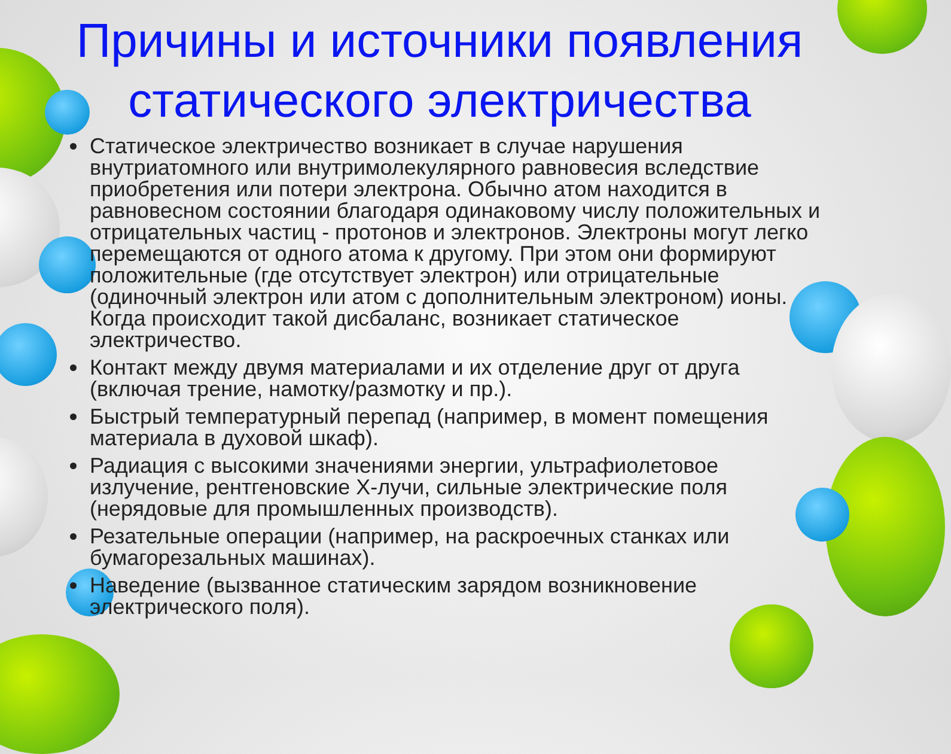Причины и источники появления статического электричества
Статическое электричество возникает в случае нарушения внутриатомного или внутримолекулярного равновесия вследствие приобретения или потери электрона. Обычно атом находится в равновесном состоянии благодаря одинаковому числу положительных и отрицательных частиц - протонов и электронов. Электроны могут легко перемещаются от одного атома к другому. При этом они формируют положительные (где отсутствует электрон) или отрицательные (одиночный электрон или атом с дополнительным электроном) ионы. Когда происходит такой дисбаланс, возникает статическое электричество.
Контакт между двумя материалами и их отделение друг от друга (включая трение, намотку/размотку и пр.).
Быстрый температурный перепад (например, в момент помещения материала в духовой шкаф).
Радиация с высокими значениями энергии, ультрафиолетовое излучение, рентгеновские X-лучи, сильные электрические поля (нерядовые для промышленных производств).
Резательные операции (например, на раскроечных станках или бумагорезальных машинах).
Наведение (вызванное статическим зарядом возникновение электрического поля).